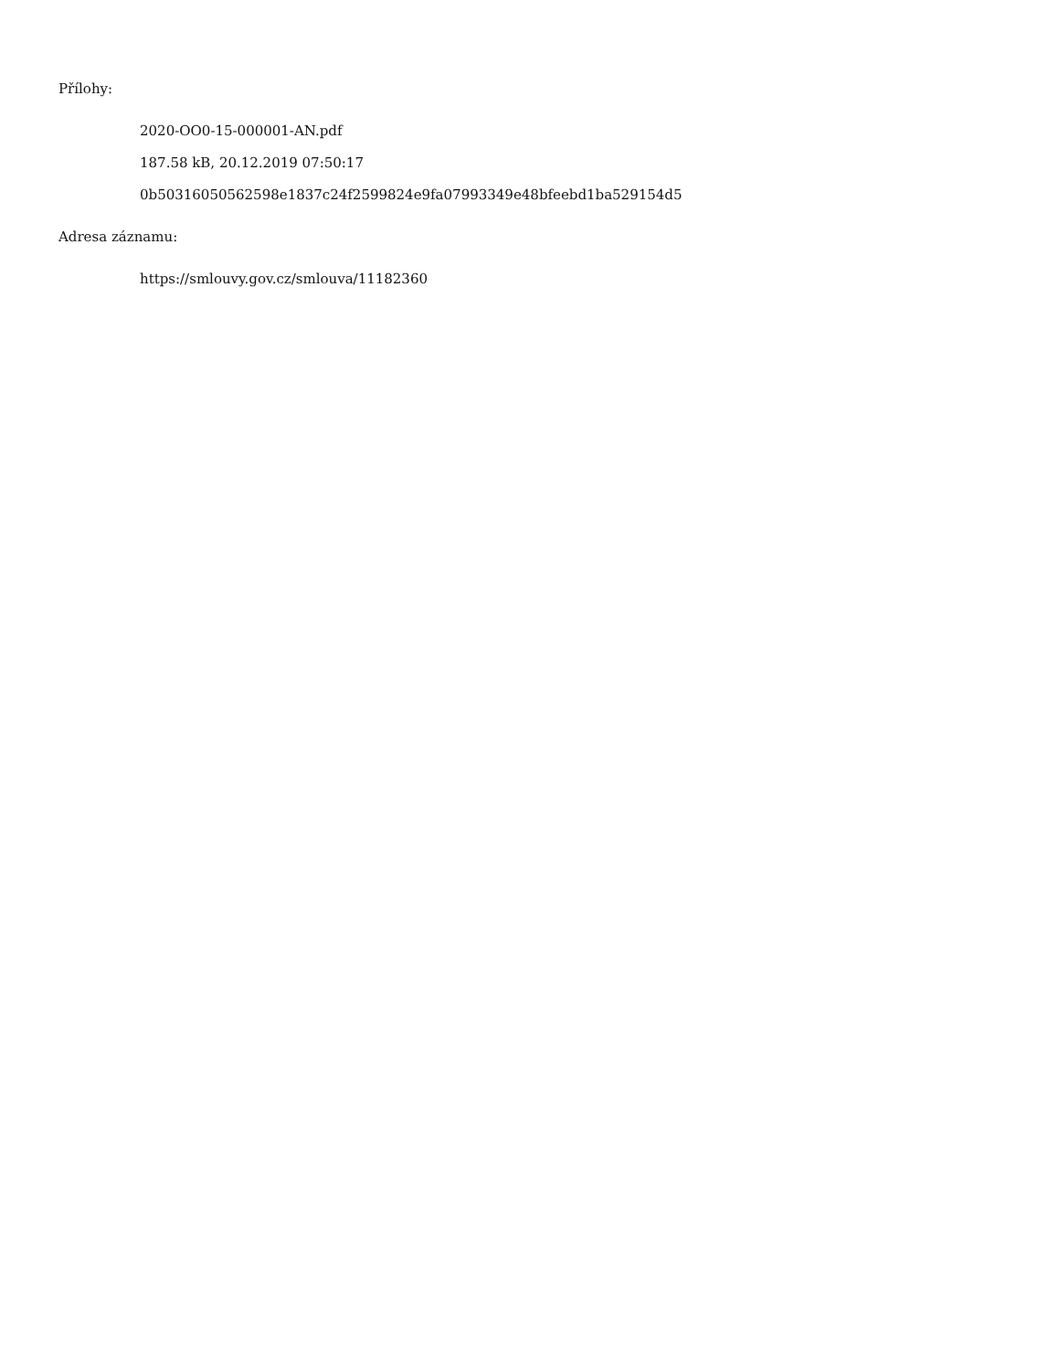Přílohy:
2020-OO0-15-000001-AN.pdf
187.58 kB, 20.12.2019 07:50:17
0b50316050562598e1837c24f2599824e9fa07993349e48bfeebd1ba529154d5
Adresa záznamu:
https://smlouvy.gov.cz/smlouva/11182360